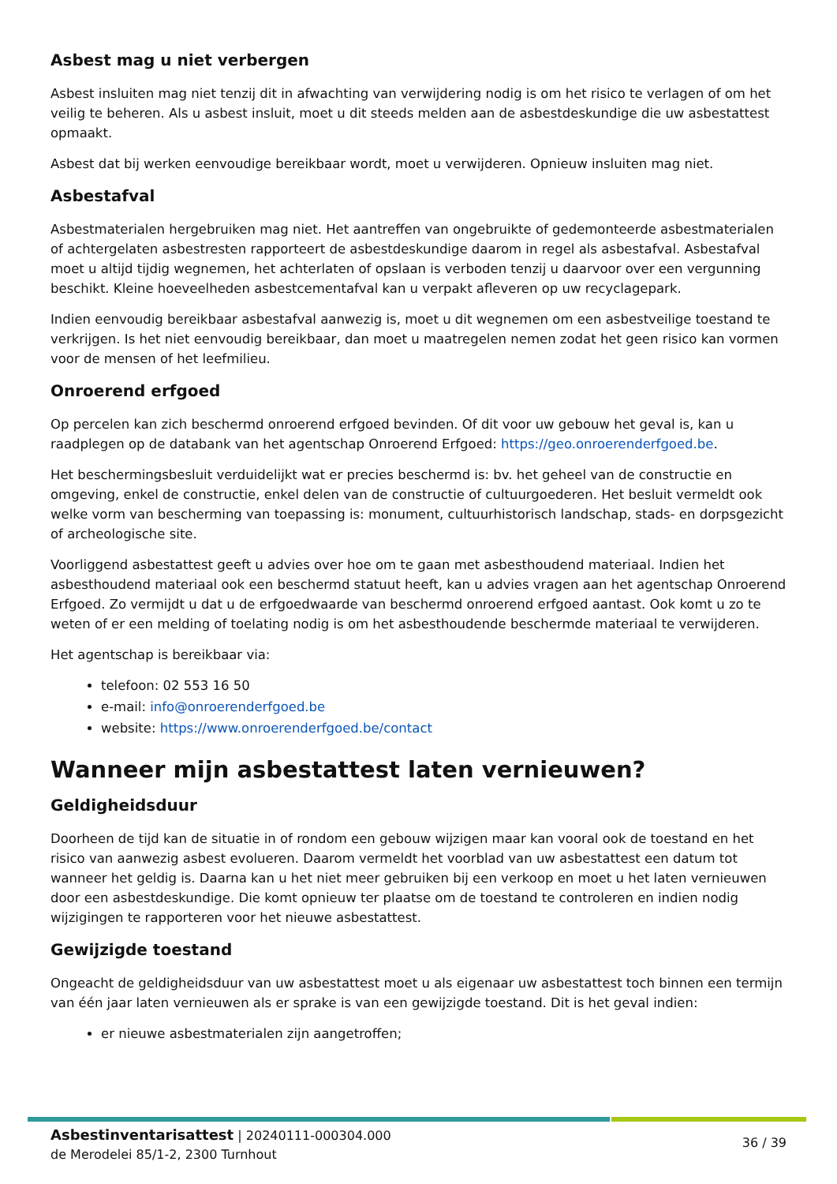Asbest mag u niet verbergen
Asbest insluiten mag niet tenzij dit in afwachting van verwijdering nodig is om het risico te verlagen of om het veilig te beheren. Als u asbest insluit, moet u dit steeds melden aan de asbestdeskundige die uw asbestattest opmaakt.
Asbest dat bij werken eenvoudige bereikbaar wordt, moet u verwijderen. Opnieuw insluiten mag niet.
Asbestafval
Asbestmaterialen hergebruiken mag niet. Het aantreffen van ongebruikte of gedemonteerde asbestmaterialen of achtergelaten asbestresten rapporteert de asbestdeskundige daarom in regel als asbestafval. Asbestafval moet u altijd tijdig wegnemen, het achterlaten of opslaan is verboden tenzij u daarvoor over een vergunning beschikt. Kleine hoeveelheden asbestcementafval kan u verpakt afleveren op uw recyclagepark.
Indien eenvoudig bereikbaar asbestafval aanwezig is, moet u dit wegnemen om een asbestveilige toestand te verkrijgen. Is het niet eenvoudig bereikbaar, dan moet u maatregelen nemen zodat het geen risico kan vormen voor de mensen of het leefmilieu.
Onroerend erfgoed
Op percelen kan zich beschermd onroerend erfgoed bevinden. Of dit voor uw gebouw het geval is, kan u raadplegen op de databank van het agentschap Onroerend Erfgoed: https://geo.onroerenderfgoed.be.
Het beschermingsbesluit verduidelijkt wat er precies beschermd is: bv. het geheel van de constructie en omgeving, enkel de constructie, enkel delen van de constructie of cultuurgoederen. Het besluit vermeldt ook welke vorm van bescherming van toepassing is: monument, cultuurhistorisch landschap, stads- en dorpsgezicht of archeologische site.
Voorliggend asbestattest geeft u advies over hoe om te gaan met asbesthoudend materiaal. Indien het asbesthoudend materiaal ook een beschermd statuut heeft, kan u advies vragen aan het agentschap Onroerend Erfgoed. Zo vermijdt u dat u de erfgoedwaarde van beschermd onroerend erfgoed aantast. Ook komt u zo te weten of er een melding of toelating nodig is om het asbesthoudende beschermde materiaal te verwijderen.
Het agentschap is bereikbaar via:
telefoon: 02 553 16 50
e-mail: info@onroerenderfgoed.be
website: https://www.onroerenderfgoed.be/contact
Wanneer mijn asbestattest laten vernieuwen?
Geldigheidsduur
Doorheen de tijd kan de situatie in of rondom een gebouw wijzigen maar kan vooral ook de toestand en het risico van aanwezig asbest evolueren. Daarom vermeldt het voorblad van uw asbestattest een datum tot wanneer het geldig is. Daarna kan u het niet meer gebruiken bij een verkoop en moet u het laten vernieuwen door een asbestdeskundige. Die komt opnieuw ter plaatse om de toestand te controleren en indien nodig wijzigingen te rapporteren voor het nieuwe asbestattest.
Gewijzigde toestand
Ongeacht de geldigheidsduur van uw asbestattest moet u als eigenaar uw asbestattest toch binnen een termijn van één jaar laten vernieuwen als er sprake is van een gewijzigde toestand. Dit is het geval indien:
er nieuwe asbestmaterialen zijn aangetroffen;
Asbestinventarisattest | 20240111-000304.000
de Merodelei 85/1-2, 2300 Turnhout
36 / 39